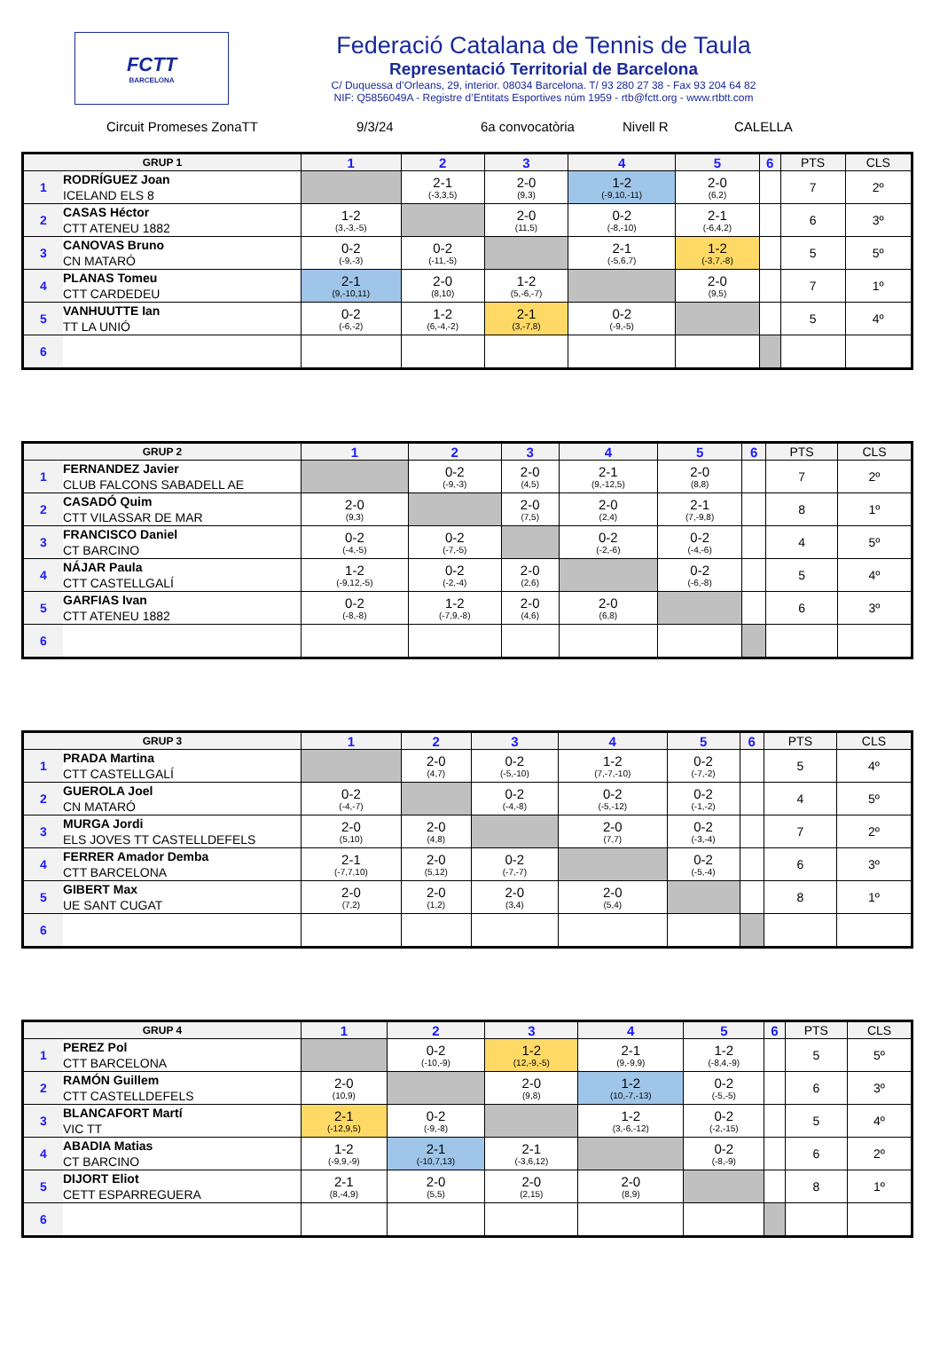FCTT
BARCELONA
Federació Catalana de Tennis de Taula
Representació Territorial de Barcelona
C/ Duquessa d’Orleans, 29, interior. 08034 Barcelona. T/ 93 280 27 38 - Fax 93 204 64 82
NIF: Q5856049A - Registre d’Entitats Esportives núm 1959 - rtb@fctt.org - www.rtbtt.com
Circuit Promeses ZonaTT 9/3/24 6a convocatòria Nivell R CALELLA
| GRUP 1 | | 1 | 2 | 3 | 4 | 5 | 6 | PTS | CLS |
| --- | --- | --- | --- | --- | --- | --- | --- | --- | --- |
| 1 | RODRÍGUEZ Joan ICELAND ELS 8 | | 2-1 (-3,3,5) | 2-0 (9,3) | 1-2 (-9,10,-11) | 2-0 (6,2) | | 7 | 2º |
| 2 | CASAS Héctor CTT ATENEU 1882 | 1-2 (3,-3,-5) | | 2-0 (11,5) | 0-2 (-8,-10) | 2-1 (-6,4,2) | | 6 | 3º |
| 3 | CANOVAS Bruno CN MATARÓ | 0-2 (-9,-3) | 0-2 (-11,-5) | | 2-1 (-5,6,7) | 1-2 (-3,7,-8) | | 5 | 5º |
| 4 | PLANAS Tomeu CTT CARDEDEU | 2-1 (9,-10,11) | 2-0 (8,10) | 1-2 (5,-6,-7) | | 2-0 (9,5) | | 7 | 1º |
| 5 | VANHUUTTE Ian TT LA UNIÓ | 0-2 (-6,-2) | 1-2 (6,-4,-2) | 2-1 (3,-7,8) | 0-2 (-9,-5) | | | 5 | 4º |
| 6 | | | | | | | | | |
| GRUP 2 | | 1 | 2 | 3 | 4 | 5 | 6 | PTS | CLS |
| --- | --- | --- | --- | --- | --- | --- | --- | --- | --- |
| 1 | FERNANDEZ Javier CLUB FALCONS SABADELL AE | | 0-2 (-9,-3) | 2-0 (4,5) | 2-1 (9,-12,5) | 2-0 (8,8) | | 7 | 2º |
| 2 | CASADÓ Quim CTT VILASSAR DE MAR | 2-0 (9,3) | | 2-0 (7,5) | 2-0 (2,4) | 2-1 (7,-9,8) | | 8 | 1º |
| 3 | FRANCISCO Daniel CT BARCINO | 0-2 (-4,-5) | 0-2 (-7,-5) | | 0-2 (-2,-6) | 0-2 (-4,-6) | | 4 | 5º |
| 4 | NÁJAR Paula CTT CASTELLGALÍ | 1-2 (-9,12,-5) | 0-2 (-2,-4) | 2-0 (2,6) | | 0-2 (-6,-8) | | 5 | 4º |
| 5 | GARFIAS Ivan CTT ATENEU 1882 | 0-2 (-8,-8) | 1-2 (-7,9,-8) | 2-0 (4,6) | 2-0 (6,8) | | | 6 | 3º |
| 6 | | | | | | | | | |
| GRUP 3 | | 1 | 2 | 3 | 4 | 5 | 6 | PTS | CLS |
| --- | --- | --- | --- | --- | --- | --- | --- | --- | --- |
| 1 | PRADA Martina CTT CASTELLGALÍ | | 2-0 (4,7) | 0-2 (-5,-10) | 1-2 (7,-7,-10) | 0-2 (-7,-2) | | 5 | 4º |
| 2 | GUEROLA Joel CN MATARÓ | 0-2 (-4,-7) | | 0-2 (-4,-8) | 0-2 (-5,-12) | 0-2 (-1,-2) | | 4 | 5º |
| 3 | MURGA Jordi ELS JOVES TT CASTELLDEFELS | 2-0 (5,10) | 2-0 (4,8) | | 2-0 (7,7) | 0-2 (-3,-4) | | 7 | 2º |
| 4 | FERRER Amador Demba CTT BARCELONA | 2-1 (-7,7,10) | 2-0 (5,12) | 0-2 (-7,-7) | | 0-2 (-5,-4) | | 6 | 3º |
| 5 | GIBERT Max UE SANT CUGAT | 2-0 (7,2) | 2-0 (1,2) | 2-0 (3,4) | 2-0 (5,4) | | | 8 | 1º |
| 6 | | | | | | | | | |
| GRUP 4 | | 1 | 2 | 3 | 4 | 5 | 6 | PTS | CLS |
| --- | --- | --- | --- | --- | --- | --- | --- | --- | --- |
| 1 | PEREZ Pol CTT BARCELONA | | 0-2 (-10,-9) | 1-2 (12,-9,-5) | 2-1 (9,-9,9) | 1-2 (-8,4,-9) | | 5 | 5º |
| 2 | RAMÓN Guillem CTT CASTELLDEFELS | 2-0 (10,9) | | 2-0 (9,8) | 1-2 (10,-7,-13) | 0-2 (-5,-5) | | 6 | 3º |
| 3 | BLANCAFORT Martí VIC TT | 2-1 (-12,9,5) | 0-2 (-9,-8) | | 1-2 (3,-6,-12) | 0-2 (-2,-15) | | 5 | 4º |
| 4 | ABADIA Matias CT BARCINO | 1-2 (-9,9,-9) | 2-1 (-10,7,13) | 2-1 (-3,6,12) | | 0-2 (-8,-9) | | 6 | 2º |
| 5 | DIJORT Eliot CETT ESPARREGUERA | 2-1 (8,-4,9) | 2-0 (5,5) | 2-0 (2,15) | 2-0 (8,9) | | | 8 | 1º |
| 6 | | | | | | | | | |